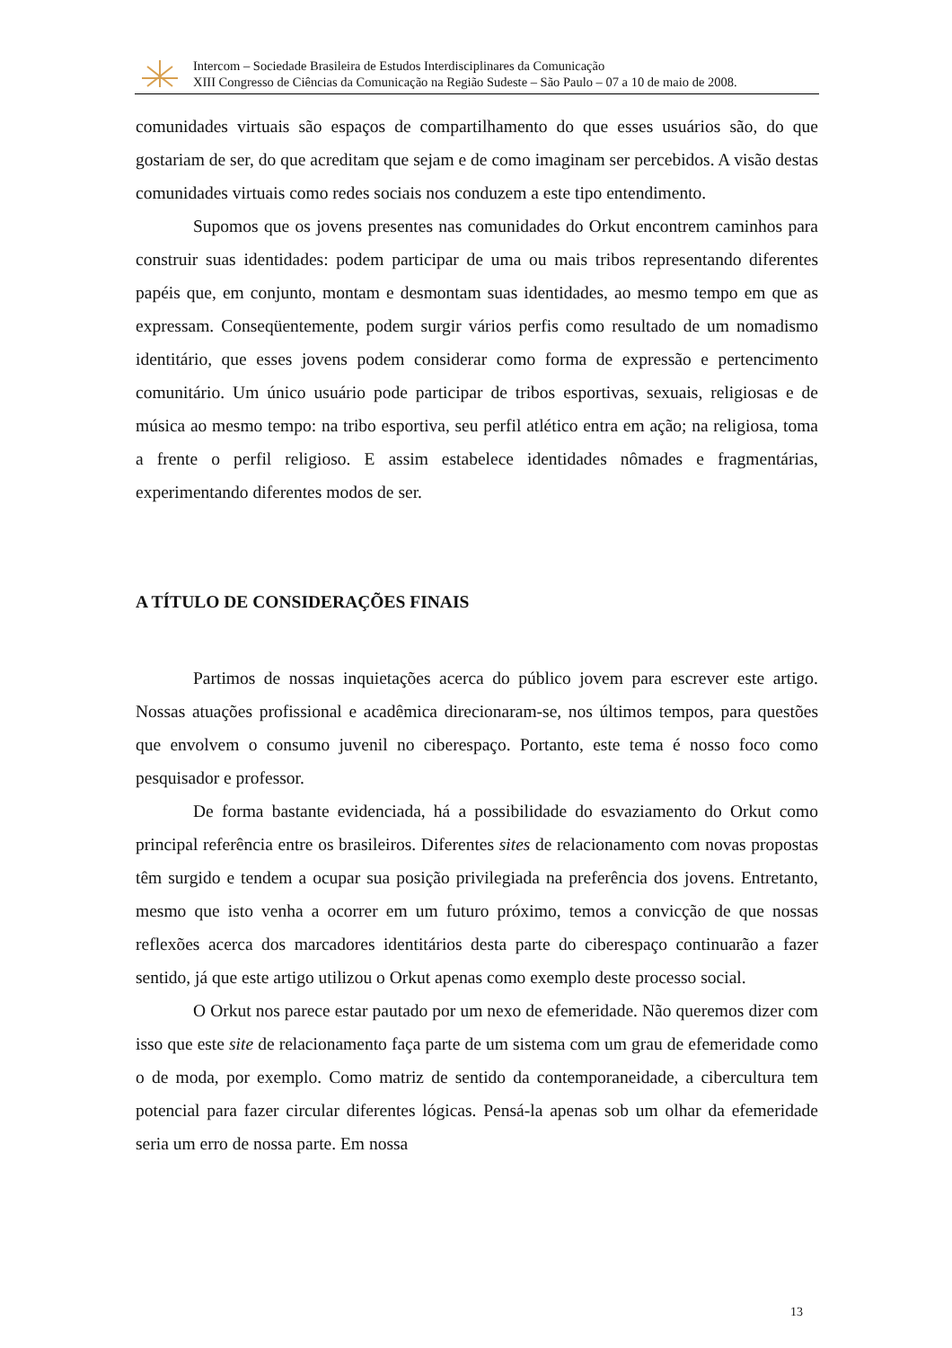Intercom – Sociedade Brasileira de Estudos Interdisciplinares da Comunicação
XIII Congresso de Ciências da Comunicação na Região Sudeste – São Paulo – 07 a 10 de maio de 2008.
comunidades virtuais são espaços de compartilhamento do que esses usuários são, do que gostariam de ser, do que acreditam que sejam e de como imaginam ser percebidos. A visão destas comunidades virtuais como redes sociais nos conduzem a este tipo entendimento.
Supomos que os jovens presentes nas comunidades do Orkut encontrem caminhos para construir suas identidades: podem participar de uma ou mais tribos representando diferentes papéis que, em conjunto, montam e desmontam suas identidades, ao mesmo tempo em que as expressam. Conseqüentemente, podem surgir vários perfis como resultado de um nomadismo identitário, que esses jovens podem considerar como forma de expressão e pertencimento comunitário. Um único usuário pode participar de tribos esportivas, sexuais, religiosas e de música ao mesmo tempo: na tribo esportiva, seu perfil atlético entra em ação; na religiosa, toma a frente o perfil religioso. E assim estabelece identidades nômades e fragmentárias, experimentando diferentes modos de ser.
A TÍTULO DE CONSIDERAÇÕES FINAIS
Partimos de nossas inquietações acerca do público jovem para escrever este artigo. Nossas atuações profissional e acadêmica direcionaram-se, nos últimos tempos, para questões que envolvem o consumo juvenil no ciberespaço. Portanto, este tema é nosso foco como pesquisador e professor.
De forma bastante evidenciada, há a possibilidade do esvaziamento do Orkut como principal referência entre os brasileiros. Diferentes sites de relacionamento com novas propostas têm surgido e tendem a ocupar sua posição privilegiada na preferência dos jovens. Entretanto, mesmo que isto venha a ocorrer em um futuro próximo, temos a convicção de que nossas reflexões acerca dos marcadores identitários desta parte do ciberespaço continuarão a fazer sentido, já que este artigo utilizou o Orkut apenas como exemplo deste processo social.
O Orkut nos parece estar pautado por um nexo de efemeridade. Não queremos dizer com isso que este site de relacionamento faça parte de um sistema com um grau de efemeridade como o de moda, por exemplo. Como matriz de sentido da contemporaneidade, a cibercultura tem potencial para fazer circular diferentes lógicas. Pensá-la apenas sob um olhar da efemeridade seria um erro de nossa parte. Em nossa
13